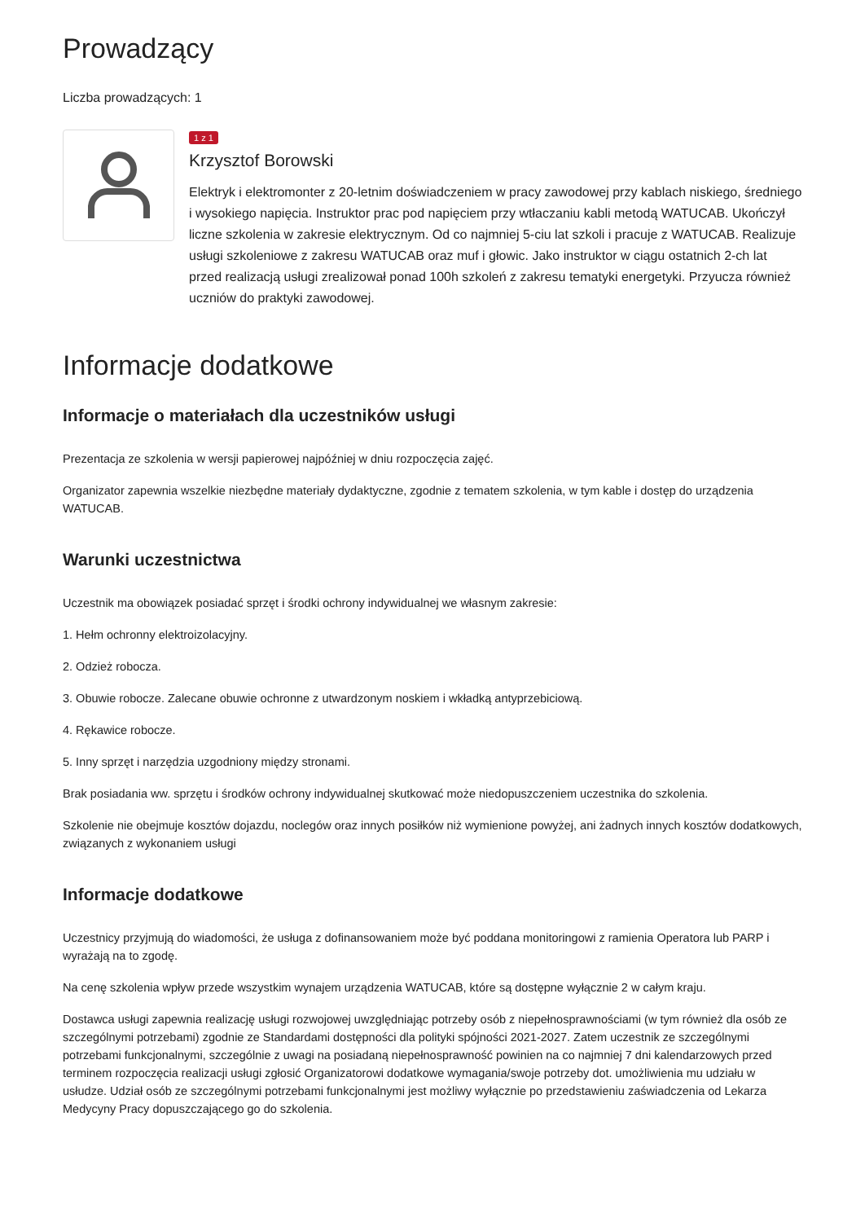Prowadzący
Liczba prowadzących: 1
1 z 1
Krzysztof Borowski
Elektryk i elektromonter z 20-letnim doświadczeniem w pracy zawodowej przy kablach niskiego, średniego i wysokiego napięcia. Instruktor prac pod napięciem przy wtłaczaniu kabli metodą WATUCAB. Ukończył liczne szkolenia w zakresie elektrycznym. Od co najmniej 5-ciu lat szkoli i pracuje z WATUCAB. Realizuje usługi szkoleniowe z zakresu WATUCAB oraz muf i głowic. Jako instruktor w ciągu ostatnich 2-ch lat przed realizacją usługi zrealizował ponad 100h szkoleń z zakresu tematyki energetyki. Przyucza również uczniów do praktyki zawodowej.
Informacje dodatkowe
Informacje o materiałach dla uczestników usługi
Prezentacja ze szkolenia w wersji papierowej najpóźniej w dniu rozpoczęcia zajęć.
Organizator zapewnia wszelkie niezbędne materiały dydaktyczne, zgodnie z tematem szkolenia, w tym kable i dostęp do urządzenia WATUCAB.
Warunki uczestnictwa
Uczestnik ma obowiązek posiadać sprzęt i środki ochrony indywidualnej we własnym zakresie:
1. Hełm ochronny elektroizolacyjny.
2. Odzież robocza.
3. Obuwie robocze. Zalecane obuwie ochronne z utwardzonym noskiem i wkładką antyprzebiciową.
4. Rękawice robocze.
5. Inny sprzęt i narzędzia uzgodniony między stronami.
Brak posiadania ww. sprzętu i środków ochrony indywidualnej skutkować może niedopuszczeniem uczestnika do szkolenia.
Szkolenie nie obejmuje kosztów dojazdu, noclegów oraz innych posiłków niż wymienione powyżej, ani żadnych innych kosztów dodatkowych, związanych z wykonaniem usługi
Informacje dodatkowe
Uczestnicy przyjmują do wiadomości, że usługa z dofinansowaniem może być poddana monitoringowi z ramienia Operatora lub PARP i wyrażają na to zgodę.
Na cenę szkolenia wpływ przede wszystkim wynajem urządzenia WATUCAB, które są dostępne wyłącznie 2 w całym kraju.
Dostawca usługi zapewnia realizację usługi rozwojowej uwzględniając potrzeby osób z niepełnosprawnościami (w tym również dla osób ze szczególnymi potrzebami) zgodnie ze Standardami dostępności dla polityki spójności 2021-2027. Zatem uczestnik ze szczególnymi potrzebami funkcjonalnymi, szczególnie z uwagi na posiadaną niepełnosprawność powinien na co najmniej 7 dni kalendarzowych przed terminem rozpoczęcia realizacji usługi zgłosić Organizatorowi dodatkowe wymagania/swoje potrzeby dot. umożliwienia mu udziału w usłudze. Udział osób ze szczególnymi potrzebami funkcjonalnymi jest możliwy wyłącznie po przedstawieniu zaświadczenia od Lekarza Medycyny Pracy dopuszczającego go do szkolenia.